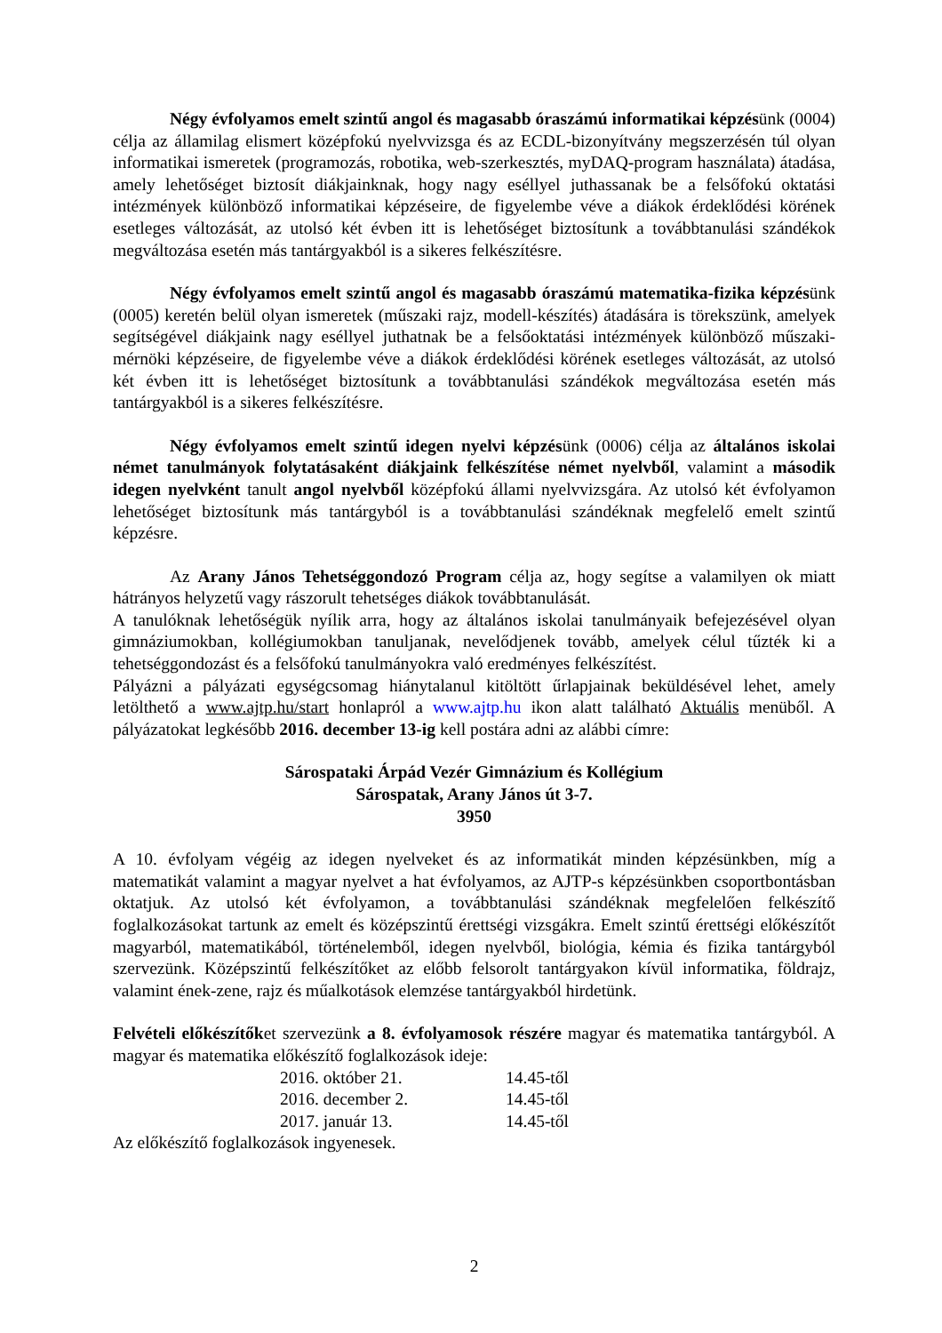Négy évfolyamos emelt szintű angol és magasabb óraszámú informatikai képzésünk (0004) célja az államilag elismert középfokú nyelvvizsga és az ECDL-bizonyítvány megszerzésén túl olyan informatikai ismeretek (programozás, robotika, web-szerkesztés, myDAQ-program használata) átadása, amely lehetőséget biztosít diákjainknak, hogy nagy eséllyel juthassanak be a felsőfokú oktatási intézmények különböző informatikai képzéseire, de figyelembe véve a diákok érdeklődési körének esetleges változását, az utolsó két évben itt is lehetőséget biztosítunk a továbbtanulási szándékok megváltozása esetén más tantárgyakból is a sikeres felkészítésre.
Négy évfolyamos emelt szintű angol és magasabb óraszámú matematika-fizika képzésünk (0005) keretén belül olyan ismeretek (műszaki rajz, modell-készítés) átadására is törekszünk, amelyek segítségével diákjaink nagy eséllyel juthatnak be a felsőoktatási intézmények különböző műszaki-mérnöki képzéseire, de figyelembe véve a diákok érdeklődési körének esetleges változását, az utolsó két évben itt is lehetőséget biztosítunk a továbbtanulási szándékok megváltozása esetén más tantárgyakból is a sikeres felkészítésre.
Négy évfolyamos emelt szintű idegen nyelvi képzésünk (0006) célja az általános iskolai német tanulmányok folytatásaként diákjaink felkészítése német nyelvből, valamint a második idegen nyelvként tanult angol nyelvből középfokú állami nyelvvizsgára. Az utolsó két évfolyamon lehetőséget biztosítunk más tantárgyból is a továbbtanulási szándéknak megfelelő emelt szintű képzésre.
Az Arany János Tehetséggondozó Program célja az, hogy segítse a valamilyen ok miatt hátrányos helyzetű vagy rászorult tehetséges diákok továbbtanulását.
A tanulóknak lehetőségük nyílik arra, hogy az általános iskolai tanulmányaik befejezésével olyan gimnáziumokban, kollégiumokban tanuljanak, nevelődjenek tovább, amelyek célul tűzték ki a tehetséggondozást és a felsőfokú tanulmányokra való eredményes felkészítést.
Pályázni a pályázati egységcsomag hiánytalanul kitöltött űrlapjainak beküldésével lehet, amely letölthető a www.ajtp.hu/start honlapról a www.ajtp.hu ikon alatt található Aktuális menüből. A pályázatokat legkésőbb 2016. december 13-ig kell postára adni az alábbi címre:
Sárospataki Árpád Vezér Gimnázium és Kollégium
Sárospatak, Arany János út 3-7.
3950
A 10. évfolyam végéig az idegen nyelveket és az informatikát minden képzésünkben, míg a matematikát valamint a magyar nyelvet a hat évfolyamos, az AJTP-s képzésünkben csoportbontásban oktatjuk. Az utolsó két évfolyamon, a továbbtanulási szándéknak megfelelően felkészítő foglalkozásokat tartunk az emelt és középszintű érettségi vizsgákra. Emelt szintű érettségi előkészítőt magyarból, matematikából, történelemből, idegen nyelvből, biológia, kémia és fizika tantárgyból szervezünk. Középszintű felkészítőket az előbb felsorolt tantárgyakon kívül informatika, földrajz, valamint ének-zene, rajz és műalkotások elemzése tantárgyakból hirdetünk.
Felvételi előkészítőket szervezünk a 8. évfolyamosok részére magyar és matematika tantárgyból. A magyar és matematika előkészítő foglalkozások ideje:
| 2016. október 21. | 14.45-től |
| 2016. december 2. | 14.45-től |
| 2017. január 13. | 14.45-től |
Az előkészítő foglalkozások ingyenesek.
2